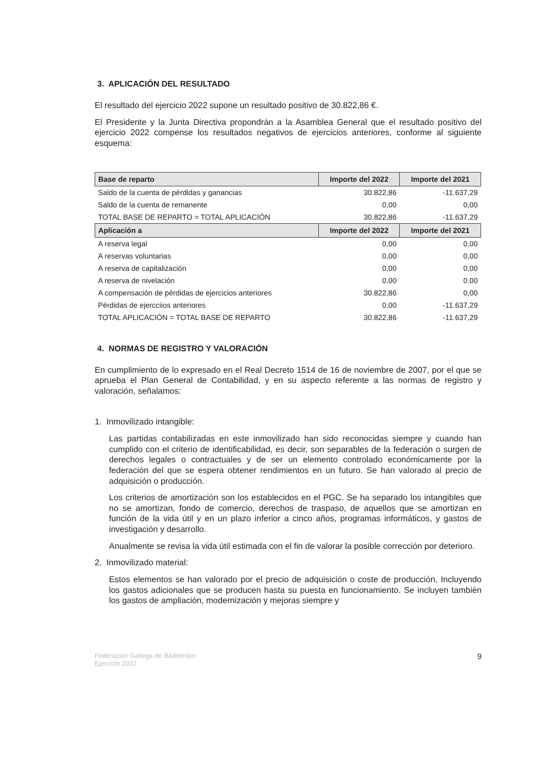3. APLICACIÓN DEL RESULTADO
El resultado del ejercicio 2022 supone un resultado positivo de 30.822,86 €.
El Presidente y la Junta Directiva propondrán a la Asamblea General que el resultado positivo del ejercicio 2022 compense los resultados negativos de ejercicios anteriores, conforme al siguiente esquema:
| Base de reparto | Importe del 2022 | Importe del 2021 |
| --- | --- | --- |
| Saldo de la cuenta de pérdidas y ganancias | 30.822,86 | -11.637,29 |
| Saldo de la cuenta de remanente | 0,00 | 0,00 |
| TOTAL BASE DE REPARTO = TOTAL APLICACIÓN | 30.822,86 | -11.637,29 |
| Aplicación a | Importe del 2022 | Importe del 2021 |
| A reserva legal | 0,00 | 0,00 |
| A reservas voluntarias | 0,00 | 0,00 |
| A reserva de capitalización | 0,00 | 0,00 |
| A reserva de nivelación | 0.00 | 0.00 |
| A compensación de pérdidas de ejercicios anteriores | 30.822,86 | 0,00 |
| Pérdidas de ejercciios anteriores | 0,00 | -11.637,29 |
| TOTAL APLICACIÓN = TOTAL BASE DE REPARTO | 30.822,86 | -11.637,29 |
4. NORMAS DE REGISTRO Y VALORACIÓN
En cumplimiento de lo expresado en el Real Decreto 1514 de 16 de noviembre de 2007, por el que se aprueba el Plan General de Contabilidad, y en su aspecto referente a las normas de registro y valoración, señalamos:
1. Inmovilizado intangible:
Las partidas contabilizadas en este inmovilizado han sido reconocidas siempre y cuando han cumplido con el criterio de identificabilidad, es decir, son separables de la federación o surgen de derechos legales o contractuales y de ser un elemento controlado económicamente por la federación del que se espera obtener rendimientos en un futuro. Se han valorado al precio de adquisición o producción.
Los criterios de amortización son los establecidos en el PGC. Se ha separado los intangibles que no se amortizan, fondo de comercio, derechos de traspaso, de aquellos que se amortizan en función de la vida útil y en un plazo inferior a cinco años, programas informáticos, y gastos de investigación y desarrollo.
Anualmente se revisa la vida útil estimada con el fin de valorar la posible corrección por deterioro.
2. Inmovilizado material:
Estos elementos se han valorado por el precio de adquisición o coste de producción, Incluyendo los gastos adicionales que se producen hasta su puesta en funcionamiento. Se incluyen también los gastos de ampliación, modernización y mejoras siempre y
Federación Gallega de Bádminton
Ejercicio 2022
9